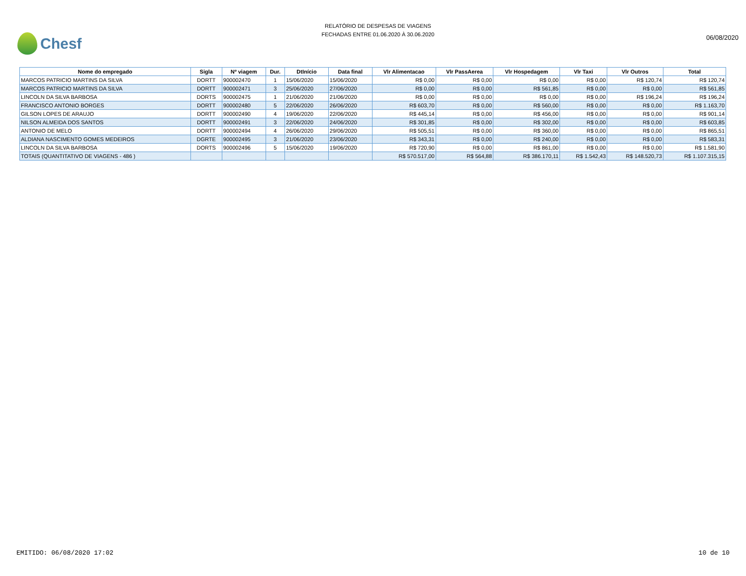Chesf
RELATÓRIO DE DESPESAS DE VIAGENS
FECHADAS ENTRE 01.06.2020 À 30.06.2020
06/08/2020
| Nome do empregado | Sigla | Nº viagem | Dur. | DtInício | Data final | Vlr Alimentacao | Vlr PassAerea | Vlr Hospedagem | Vlr Taxi | Vlr Outros | Total |
| --- | --- | --- | --- | --- | --- | --- | --- | --- | --- | --- | --- |
| MARCOS PATRICIO MARTINS DA SILVA | DORTT | 900002470 | 1 | 15/06/2020 | 15/06/2020 | R$ 0,00 | R$ 0,00 | R$ 0,00 | R$ 0,00 | R$ 120,74 | R$ 120,74 |
| MARCOS PATRICIO MARTINS DA SILVA | DORTT | 900002471 | 3 | 25/06/2020 | 27/06/2020 | R$ 0,00 | R$ 0,00 | R$ 561,85 | R$ 0,00 | R$ 0,00 | R$ 561,85 |
| LINCOLN DA SILVA BARBOSA | DORTS | 900002475 | 1 | 21/06/2020 | 21/06/2020 | R$ 0,00 | R$ 0,00 | R$ 0,00 | R$ 0,00 | R$ 196,24 | R$ 196,24 |
| FRANCISCO ANTONIO BORGES | DORTT | 900002480 | 5 | 22/06/2020 | 26/06/2020 | R$ 603,70 | R$ 0,00 | R$ 560,00 | R$ 0,00 | R$ 0,00 | R$ 1.163,70 |
| GILSON LOPES DE ARAUJO | DORTT | 900002490 | 4 | 19/06/2020 | 22/06/2020 | R$ 445,14 | R$ 0,00 | R$ 456,00 | R$ 0,00 | R$ 0,00 | R$ 901,14 |
| NILSON ALMEIDA DOS SANTOS | DORTT | 900002491 | 3 | 22/06/2020 | 24/06/2020 | R$ 301,85 | R$ 0,00 | R$ 302,00 | R$ 0,00 | R$ 0,00 | R$ 603,85 |
| ANTONIO DE MELO | DORTT | 900002494 | 4 | 26/06/2020 | 29/06/2020 | R$ 505,51 | R$ 0,00 | R$ 360,00 | R$ 0,00 | R$ 0,00 | R$ 865,51 |
| ALDIANA NASCIMENTO GOMES MEDEIROS | DGRTE | 900002495 | 3 | 21/06/2020 | 23/06/2020 | R$ 343,31 | R$ 0,00 | R$ 240,00 | R$ 0,00 | R$ 0,00 | R$ 583,31 |
| LINCOLN DA SILVA BARBOSA | DORTS | 900002496 | 5 | 15/06/2020 | 19/06/2020 | R$ 720,90 | R$ 0,00 | R$ 861,00 | R$ 0,00 | R$ 0,00 | R$ 1.581,90 |
| TOTAIS (QUANTITATIVO DE VIAGENS - 486 ) | | | | | | R$ 570.517,00 | R$ 564,88 | R$ 386.170,11 | R$ 1.542,43 | R$ 148.520,73 | R$ 1.107.315,15 |
EMITIDO: 06/08/2020 17:02 10 de 10